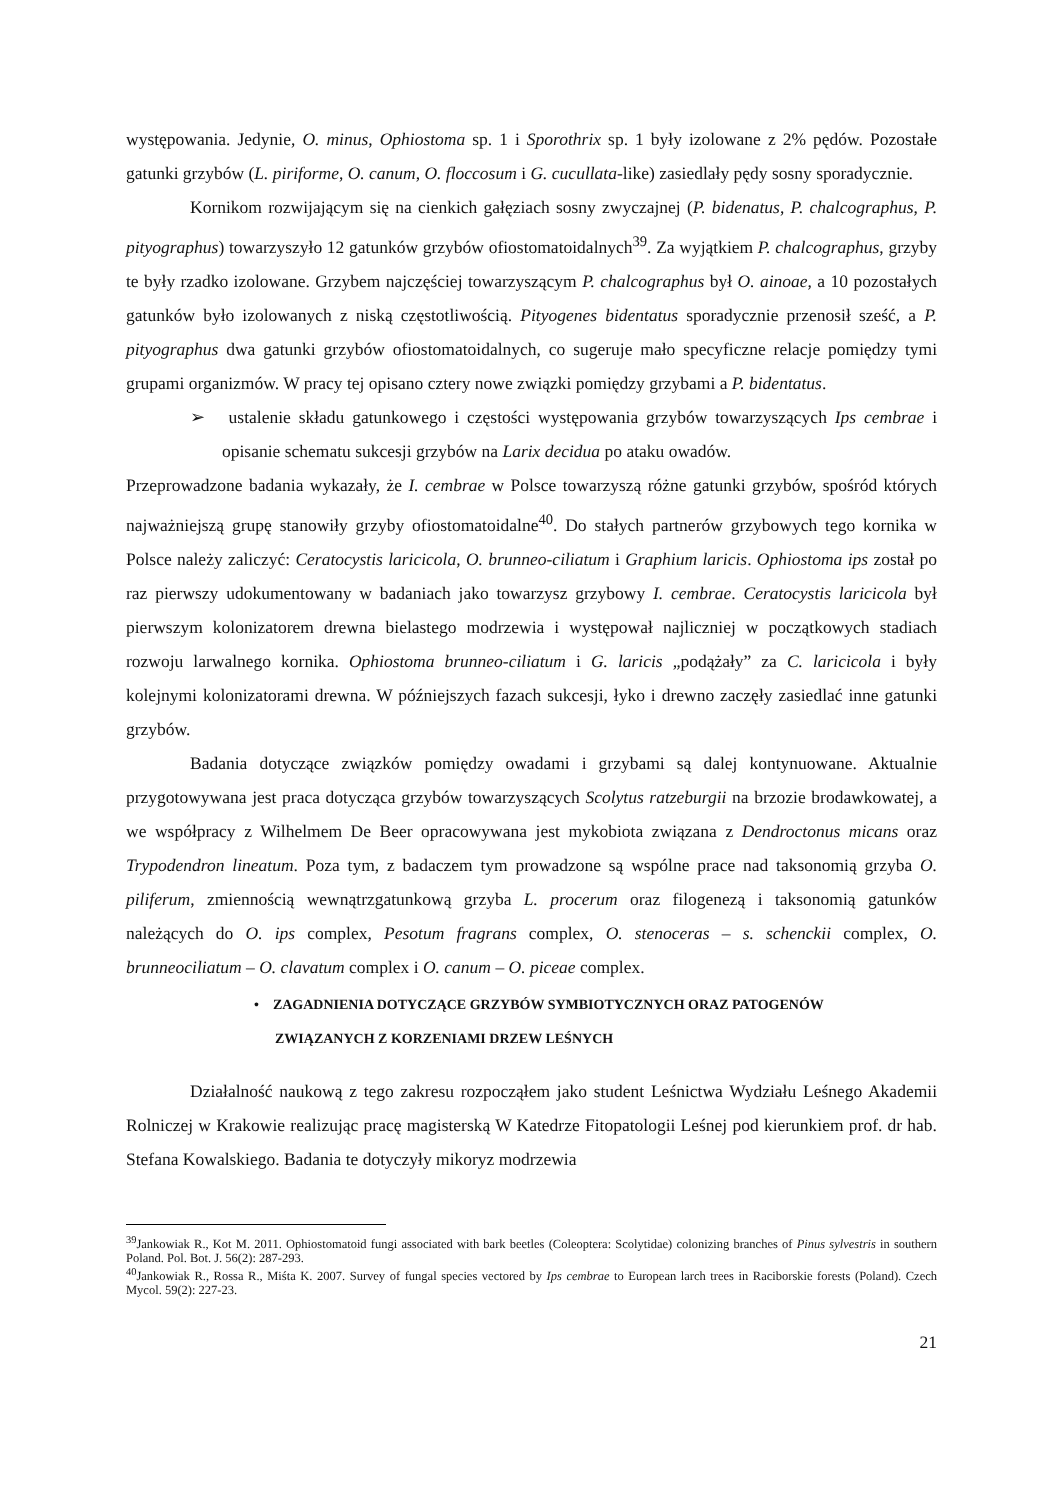występowania. Jedynie, O. minus, Ophiostoma sp. 1 i Sporothrix sp. 1 były izolowane z 2% pędów. Pozostałe gatunki grzybów (L. piriforme, O. canum, O. floccosum i G. cucullata-like) zasiedlały pędy sosny sporadycznie.
Kornikom rozwijającym się na cienkich gałęziach sosny zwyczajnej (P. bidenatus, P. chalcographus, P. pityographus) towarzyszyło 12 gatunków grzybów ofiostomatoidalnych<sup>39</sup>. Za wyjątkiem P. chalcographus, grzyby te były rzadko izolowane. Grzybem najczęściej towarzyszącym P. chalcographus był O. ainoae, a 10 pozostałych gatunków było izolowanych z niską częstotliwością. Pityogenes bidentatus sporadycznie przenosił sześć, a P. pityographus dwa gatunki grzybów ofiostomatoidalnych, co sugeruje mało specyficzne relacje pomiędzy tymi grupami organizmów. W pracy tej opisano cztery nowe związki pomiędzy grzybami a P. bidentatus.
➢ ustalenie składu gatunkowego i częstości występowania grzybów towarzyszących Ips cembrae i opisanie schematu sukcesji grzybów na Larix decidua po ataku owadów.
Przeprowadzone badania wykazały, że I. cembrae w Polsce towarzyszą różne gatunki grzybów, spośród których najważniejszą grupę stanowiły grzyby ofiostomatoidalne<sup>40</sup>. Do stałych partnerów grzybowych tego kornika w Polsce należy zaliczyć: Ceratocystis laricicola, O. brunneo-ciliatum i Graphium laricis. Ophiostoma ips został po raz pierwszy udokumentowany w badaniach jako towarzysz grzybowy I. cembrae. Ceratocystis laricicola był pierwszym kolonizatorem drewna bielastego modrzewia i występował najliczniej w początkowych stadiach rozwoju larwalnego kornika. Ophiostoma brunneo-ciliatum i G. laricis „podążały” za C. laricicola i były kolejnymi kolonizatorami drewna. W późniejszych fazach sukcesji, łyko i drewno zaczęły zasiedlać inne gatunki grzybów.
Badania dotyczące związków pomiędzy owadami i grzybami są dalej kontynuowane. Aktualnie przygotowywana jest praca dotycząca grzybów towarzyszących Scolytus ratzeburgii na brzozie brodawkowatej, a we współpracy z Wilhelmem De Beer opracowywana jest mykobiota związana z Dendroctonus micans oraz Trypodendron lineatum. Poza tym, z badaczem tym prowadzone są wspólne prace nad taksonomią grzyba O. piliferum, zmiennością wewnątrzgatunkową grzyba L. procerum oraz filogenezą i taksonomią gatunków należących do O. ips complex, Pesotum fragrans complex, O. stenoceras – s. schenckii complex, O. brunneociliatum – O. clavatum complex i O. canum – O. piceae complex.
• ZAGADNIENIA DOTYCZĄCE GRZYBÓW SYMBIOTYCZNYCH ORAZ PATOGENÓW
ZWIĄZANYCH Z KORZENIAMI DRZEW LEŚNYCH
Działalność naukową z tego zakresu rozpocząłem jako student Leśnictwa Wydziału Leśnego Akademii Rolniczej w Krakowie realizując pracę magisterską W Katedrze Fitopatologii Leśnej pod kierunkiem prof. dr hab. Stefana Kowalskiego. Badania te dotyczyły mikoryz modrzewia
<sup>39</sup> Jankowiak R., Kot M. 2011. Ophiostomatoid fungi associated with bark beetles (Coleoptera: Scolytidae) colonizing branches of Pinus sylvestris in southern Poland. Pol. Bot. J. 56(2): 287-293.
<sup>40</sup> Jankowiak R., Rossa R., Miśta K. 2007. Survey of fungal species vectored by Ips cembrae to European larch trees in Raciborskie forests (Poland). Czech Mycol. 59(2): 227-23.
21